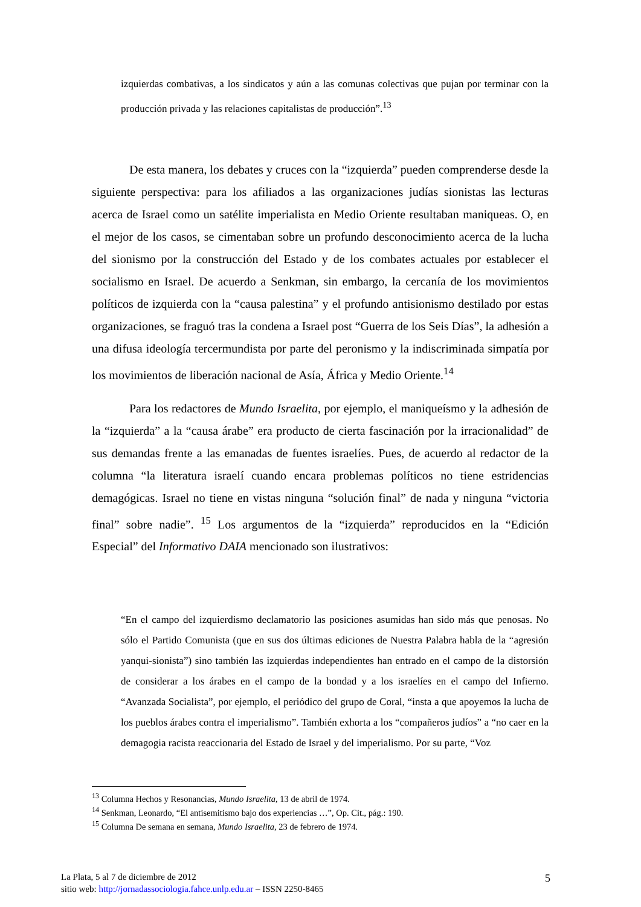izquierdas combativas, a los sindicatos y aún a las comunas colectivas que pujan por terminar con la producción privada y las relaciones capitalistas de producción”.<sup>13</sup>
De esta manera, los debates y cruces con la “izquierda” pueden comprenderse desde la siguiente perspectiva: para los afiliados a las organizaciones judías sionistas las lecturas acerca de Israel como un satélite imperialista en Medio Oriente resultaban maniqueas. O, en el mejor de los casos, se cimentaban sobre un profundo desconocimiento acerca de la lucha del sionismo por la construcción del Estado y de los combates actuales por establecer el socialismo en Israel. De acuerdo a Senkman, sin embargo, la cercanía de los movimientos políticos de izquierda con la “causa palestina” y el profundo antisionismo destilado por estas organizaciones, se fraguó tras la condena a Israel post “Guerra de los Seis Días”, la adhesión a una difusa ideología tercermundista por parte del peronismo y la indiscriminada simpatía por los movimientos de liberación nacional de Asía, África y Medio Oriente.<sup>14</sup>
Para los redactores de Mundo Israelita, por ejemplo, el maniqueísmo y la adhesión de la “izquierda” a la “causa árabe” era producto de cierta fascinación por la irracionalidad” de sus demandas frente a las emanadas de fuentes israelíes. Pues, de acuerdo al redactor de la columna “la literatura israelí cuando encara problemas políticos no tiene estridencias demagógicas. Israel no tiene en vistas ninguna “solución final” de nada y ninguna “victoria final” sobre nadie”. <sup>15</sup> Los argumentos de la “izquierda” reproducidos en la “Edición Especial” del Informativo DAIA mencionado son ilustrativos:
“En el campo del izquierdismo declamatorio las posiciones asumidas han sido más que penosas. No sólo el Partido Comunista (que en sus dos últimas ediciones de Nuestra Palabra habla de la “agresión yanqui-sionista”) sino también las izquierdas independientes han entrado en el campo de la distorsión de considerar a los árabes en el campo de la bondad y a los israelíes en el campo del Infierno. “Avanzada Socialista”, por ejemplo, el periódico del grupo de Coral, “insta a que apoyemos la lucha de los pueblos árabes contra el imperialismo”. También exhorta a los “compañeros judíos” a “no caer en la demagogia racista reaccionaria del Estado de Israel y del imperialismo. Por su parte, “Voz
<sup>13</sup> Columna Hechos y Resonancias, Mundo Israelita, 13 de abril de 1974.
<sup>14</sup> Senkman, Leonardo, “El antisemitismo bajo dos experiencias …”, Op. Cit., pág.: 190.
<sup>15</sup> Columna De semana en semana, Mundo Israelita, 23 de febrero de 1974.
5
La Plata, 5 al 7 de diciembre de 2012
sitio web: http://jornadassociologia.fahce.unlp.edu.ar – ISSN 2250-8465